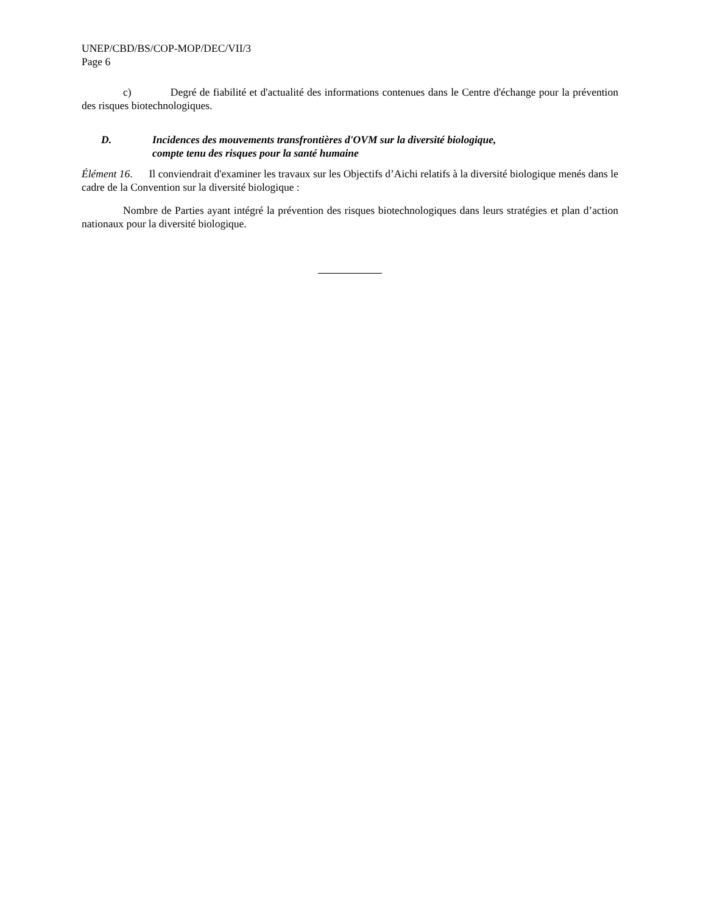UNEP/CBD/BS/COP-MOP/DEC/VII/3
Page 6
c) Degré de fiabilité et d'actualité des informations contenues dans le Centre d'échange pour la prévention des risques biotechnologiques.
D. Incidences des mouvements transfrontières d'OVM sur la diversité biologique,
compte tenu des risques pour la santé humaine
Élément 16. Il conviendrait d'examiner les travaux sur les Objectifs d’Aichi relatifs à la diversité biologique menés dans le cadre de la Convention sur la diversité biologique :
Nombre de Parties ayant intégré la prévention des risques biotechnologiques dans leurs stratégies et plan d’action nationaux pour la diversité biologique.